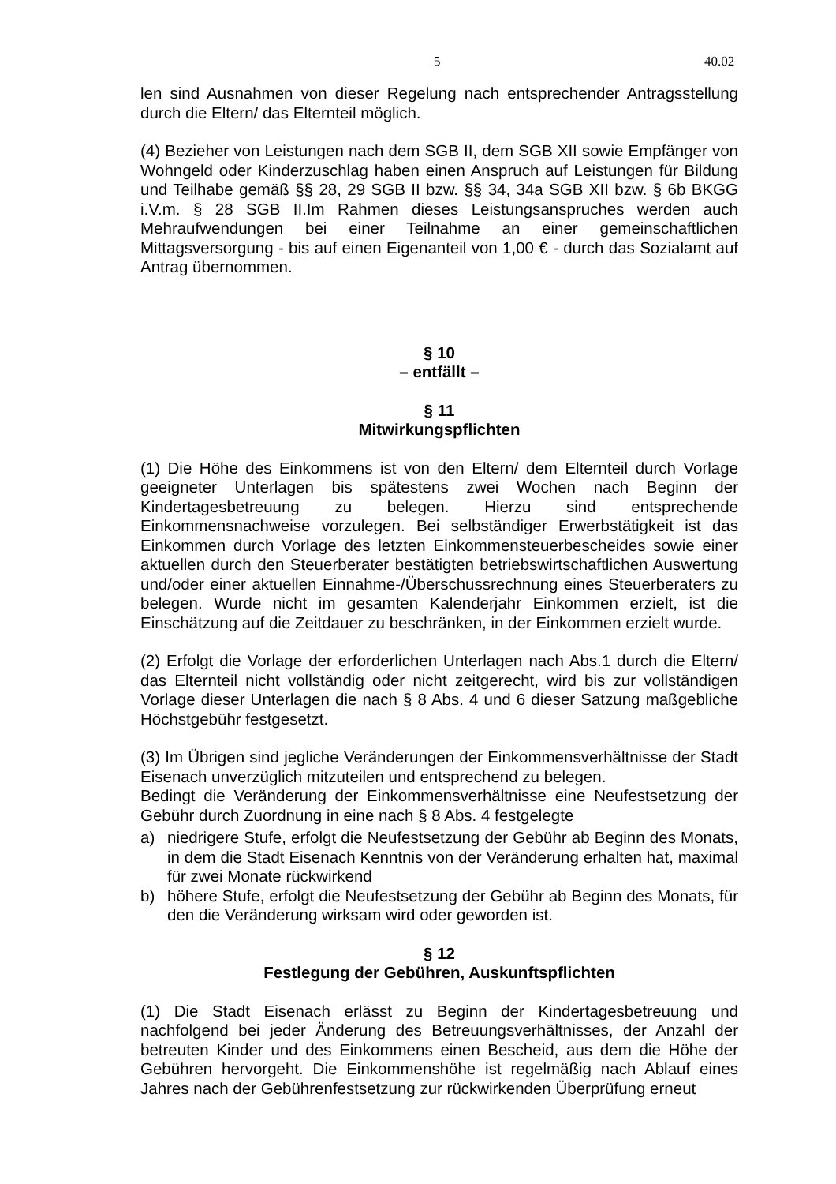5 40.02
len sind Ausnahmen von dieser Regelung nach entsprechender Antragsstellung durch die Eltern/ das Elternteil möglich.
(4) Bezieher von Leistungen nach dem SGB II, dem SGB XII sowie Empfänger von Wohngeld oder Kinderzuschlag haben einen Anspruch auf Leistungen für Bildung und Teilhabe gemäß §§ 28, 29 SGB II bzw. §§ 34, 34a SGB XII bzw. § 6b BKGG i.V.m. § 28 SGB II.Im Rahmen dieses Leistungsanspruches werden auch Mehraufwendungen bei einer Teilnahme an einer gemeinschaftlichen Mittagsversorgung - bis auf einen Eigenanteil von 1,00 € - durch das Sozialamt auf Antrag übernommen.
§ 10
– entfällt –
§ 11
Mitwirkungspflichten
(1) Die Höhe des Einkommens ist von den Eltern/ dem Elternteil durch Vorlage geeigneter Unterlagen bis spätestens zwei Wochen nach Beginn der Kindertagesbetreuung zu belegen. Hierzu sind entsprechende Einkommensnachweise vorzulegen. Bei selbständiger Erwerbstätigkeit ist das Einkommen durch Vorlage des letzten Einkommensteuerbescheides sowie einer aktuellen durch den Steuerberater bestätigten betriebswirtschaftlichen Auswertung und/oder einer aktuellen Einnahme-/Überschussrechnung eines Steuerberaters zu belegen. Wurde nicht im gesamten Kalenderjahr Einkommen erzielt, ist die Einschätzung auf die Zeitdauer zu beschränken, in der Einkommen erzielt wurde.
(2) Erfolgt die Vorlage der erforderlichen Unterlagen nach Abs.1 durch die Eltern/ das Elternteil nicht vollständig oder nicht zeitgerecht, wird bis zur vollständigen Vorlage dieser Unterlagen die nach § 8 Abs. 4 und 6 dieser Satzung maßgebliche Höchstgebühr festgesetzt.
(3) Im Übrigen sind jegliche Veränderungen der Einkommensverhältnisse der Stadt Eisenach unverzüglich mitzuteilen und entsprechend zu belegen.
Bedingt die Veränderung der Einkommensverhältnisse eine Neufestsetzung der Gebühr durch Zuordnung in eine nach § 8 Abs. 4 festgelegte
a) niedrigere Stufe, erfolgt die Neufestsetzung der Gebühr ab Beginn des Monats, in dem die Stadt Eisenach Kenntnis von der Veränderung erhalten hat, maximal für zwei Monate rückwirkend
b) höhere Stufe, erfolgt die Neufestsetzung der Gebühr ab Beginn des Monats, für den die Veränderung wirksam wird oder geworden ist.
§ 12
Festlegung der Gebühren, Auskunftspflichten
(1) Die Stadt Eisenach erlässt zu Beginn der Kindertagesbetreuung und nachfolgend bei jeder Änderung des Betreuungsverhältnisses, der Anzahl der betreuten Kinder und des Einkommens einen Bescheid, aus dem die Höhe der Gebühren hervorgeht. Die Einkommenshöhe ist regelmäßig nach Ablauf eines Jahres nach der Gebührenfestsetzung zur rückwirkenden Überprüfung erneut